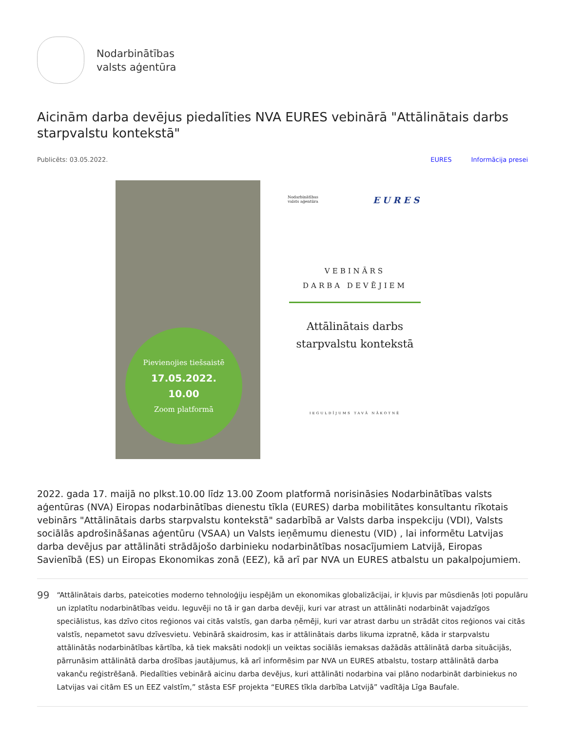Nodarbinātības
valsts aģentūra
Aicinām darba devējus piedalīties NVA EURES vebinārā "Attālinātais darbs starpvalstu kontekstā"
Publicēts: 03.05.2022. EURES Informācija presei
Pievienojies tiešsaistē
17.05.2022.
10.00
Zoom platformā
Nodarbinātības
valsts aģentūra
EURES
VEBINĀRS
DARBA DEVĒJIEM
Attālinātais darbs
starpvalstu kontekstā
IEGULDĪJUMS TAVĀ NĀKOTNĒ
2022. gada 17. maijā no plkst.10.00 līdz 13.00 Zoom platformā norisināsies Nodarbinātības valsts aģentūras (NVA) Eiropas nodarbinātības dienestu tīkla (EURES) darba mobilitātes konsultantu rīkotais vebinārs "Attālinātais darbs starpvalstu kontekstā" sadarbībā ar Valsts darba inspekciju (VDI), Valsts sociālās apdrošināšanas aģentūru (VSAA) un Valsts ieņēmumu dienestu (VID) , lai informētu Latvijas darba devējus par attālināti strādājošo darbinieku nodarbinātības nosacījumiem Latvijā, Eiropas Savienībā (ES) un Eiropas Ekonomikas zonā (EEZ), kā arī par NVA un EURES atbalstu un pakalpojumiem.
99
“Attālinātais darbs, pateicoties moderno tehnoloģiju iespējām un ekonomikas globalizācijai, ir kļuvis par mūsdienās ļoti populāru un izplatītu nodarbinātības veidu. Ieguvēji no tā ir gan darba devēji, kuri var atrast un attālināti nodarbināt vajadzīgos speciālistus, kas dzīvo citos reģionos vai citās valstīs, gan darba ņēmēji, kuri var atrast darbu un strādāt citos reģionos vai citās valstīs, nepametot savu dzīvesvietu. Vebinārā skaidrosim, kas ir attālinātais darbs likuma izpratnē, kāda ir starpvalstu attālinātās nodarbinātības kārtība, kā tiek maksāti nodokļi un veiktas sociālās iemaksas dažādās attālinātā darba situācijās, pārrunāsim attālinātā darba drošības jautājumus, kā arī informēsim par NVA un EURES atbalstu, tostarp attālinātā darba vakanču reģistrēšanā. Piedalīties vebinārā aicinu darba devējus, kuri attālināti nodarbina vai plāno nodarbināt darbiniekus no Latvijas vai citām ES un EEZ valstīm,” stāsta ESF projekta “EURES tīkla darbība Latvijā” vadītāja Līga Baufale.